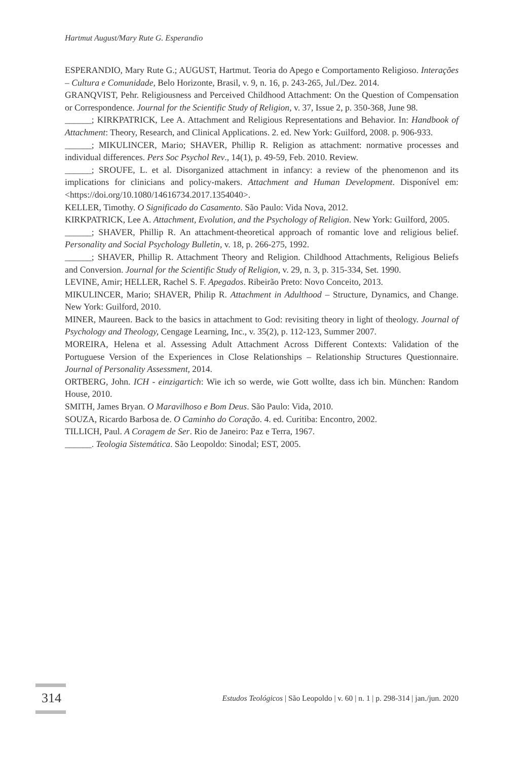Hartmut August/Mary Rute G. Esperandio
ESPERANDIO, Mary Rute G.; AUGUST, Hartmut. Teoria do Apego e Comportamento Religioso. Interações – Cultura e Comunidade, Belo Horizonte, Brasil, v. 9, n. 16, p. 243-265, Jul./Dez. 2014.
GRANQVIST, Pehr. Religiousness and Perceived Childhood Attachment: On the Question of Compensation or Correspondence. Journal for the Scientific Study of Religion, v. 37, Issue 2, p. 350-368, June 98.
______; KIRKPATRICK, Lee A. Attachment and Religious Representations and Behavior. In: Handbook of Attachment: Theory, Research, and Clinical Applications. 2. ed. New York: Guilford, 2008. p. 906-933.
______; MIKULINCER, Mario; SHAVER, Phillip R. Religion as attachment: normative processes and individual differences. Pers Soc Psychol Rev., 14(1), p. 49-59, Feb. 2010. Review.
______; SROUFE, L. et al. Disorganized attachment in infancy: a review of the phenomenon and its implications for clinicians and policy-makers. Attachment and Human Development. Disponível em: <https://doi.org/10.1080/14616734.2017.1354040>.
KELLER, Timothy. O Significado do Casamento. São Paulo: Vida Nova, 2012.
KIRKPATRICK, Lee A. Attachment, Evolution, and the Psychology of Religion. New York: Guilford, 2005.
______; SHAVER, Phillip R. An attachment-theoretical approach of romantic love and religious belief. Personality and Social Psychology Bulletin, v. 18, p. 266-275, 1992.
______; SHAVER, Phillip R. Attachment Theory and Religion. Childhood Attachments, Religious Beliefs and Conversion. Journal for the Scientific Study of Religion, v. 29, n. 3, p. 315-334, Set. 1990.
LEVINE, Amir; HELLER, Rachel S. F. Apegados. Ribeirão Preto: Novo Conceito, 2013.
MIKULINCER, Mario; SHAVER, Philip R. Attachment in Adulthood – Structure, Dynamics, and Change. New York: Guilford, 2010.
MINER, Maureen. Back to the basics in attachment to God: revisiting theory in light of theology. Journal of Psychology and Theology, Cengage Learning, Inc., v. 35(2), p. 112-123, Summer 2007.
MOREIRA, Helena et al. Assessing Adult Attachment Across Different Contexts: Validation of the Portuguese Version of the Experiences in Close Relationships – Relationship Structures Questionnaire. Journal of Personality Assessment, 2014.
ORTBERG, John. ICH - einzigartich: Wie ich so werde, wie Gott wollte, dass ich bin. München: Random House, 2010.
SMITH, James Bryan. O Maravilhoso e Bom Deus. São Paulo: Vida, 2010.
SOUZA, Ricardo Barbosa de. O Caminho do Coração. 4. ed. Curitiba: Encontro, 2002.
TILLICH, Paul. A Coragem de Ser. Rio de Janeiro: Paz e Terra, 1967.
______. Teologia Sistemática. São Leopoldo: Sinodal; EST, 2005.
314
Estudos Teológicos | São Leopoldo | v. 60 | n. 1 | p. 298-314 | jan./jun. 2020